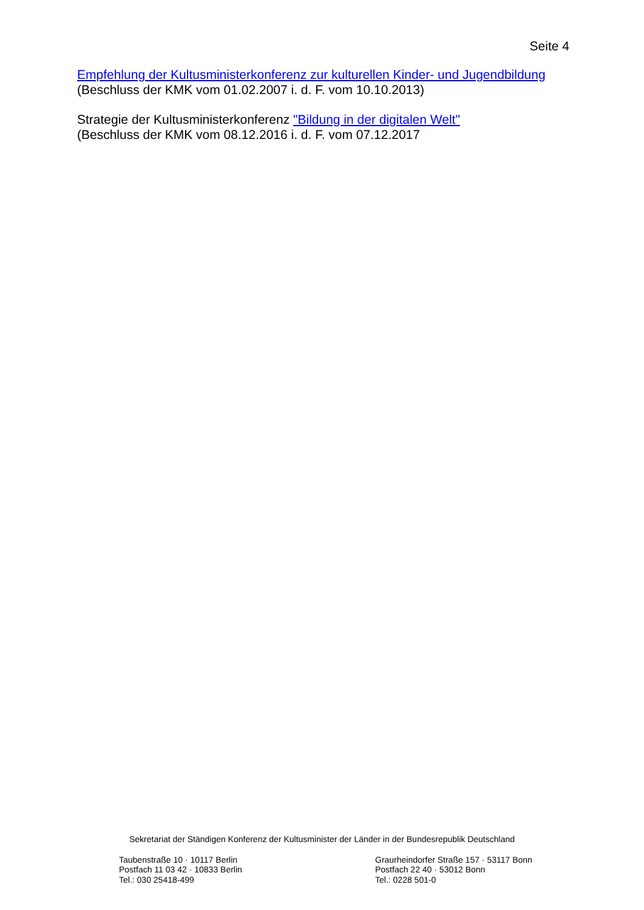Seite 4
Empfehlung der Kultusministerkonferenz zur kulturellen Kinder- und Jugendbildung
(Beschluss der KMK vom 01.02.2007 i. d. F. vom 10.10.2013)
Strategie der Kultusministerkonferenz "Bildung in der digitalen Welt"
(Beschluss der KMK vom 08.12.2016 i. d. F. vom 07.12.2017
Sekretariat der Ständigen Konferenz der Kultusminister der Länder in der Bundesrepublik Deutschland
Taubenstraße 10 · 10117 Berlin
Postfach 11 03 42 · 10833 Berlin
Tel.: 030 25418-499
Graurheindorfer Straße 157 · 53117 Bonn
Postfach 22 40 · 53012 Bonn
Tel.: 0228 501-0